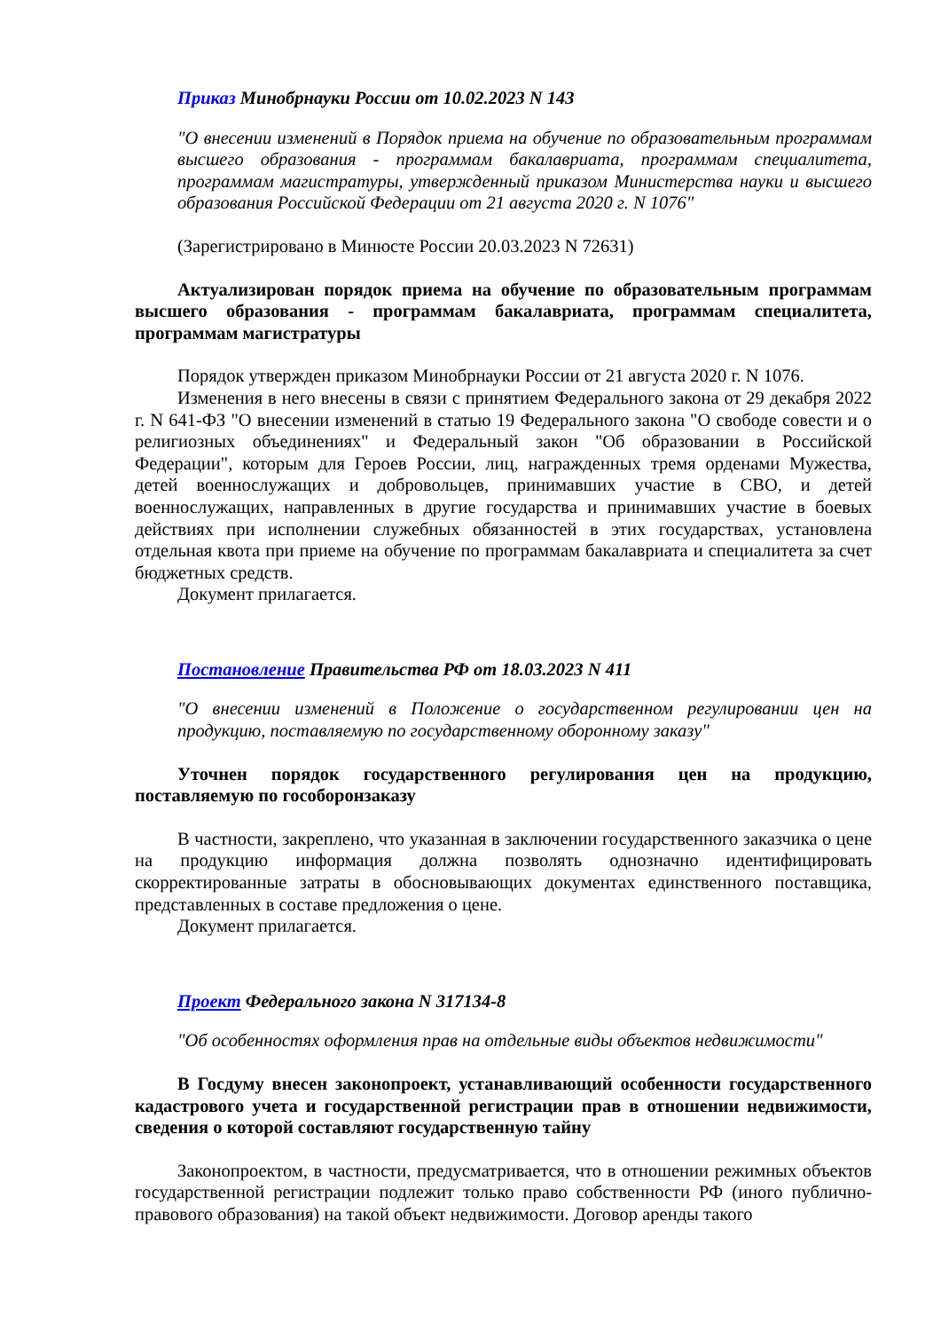Приказ Минобрнауки России от 10.02.2023 N 143
"О внесении изменений в Порядок приема на обучение по образовательным программам высшего образования - программам бакалавриата, программам специалитета, программам магистратуры, утвержденный приказом Министерства науки и высшего образования Российской Федерации от 21 августа 2020 г. N 1076"
(Зарегистрировано в Минюсте России 20.03.2023 N 72631)
Актуализирован порядок приема на обучение по образовательным программам высшего образования - программам бакалавриата, программам специалитета, программам магистратуры
Порядок утвержден приказом Минобрнауки России от 21 августа 2020 г. N 1076.
Изменения в него внесены в связи с принятием Федерального закона от 29 декабря 2022 г. N 641-ФЗ "О внесении изменений в статью 19 Федерального закона "О свободе совести и о религиозных объединениях" и Федеральный закон "Об образовании в Российской Федерации", которым для Героев России, лиц, награжденных тремя орденами Мужества, детей военнослужащих и добровольцев, принимавших участие в СВО, и детей военнослужащих, направленных в другие государства и принимавших участие в боевых действиях при исполнении служебных обязанностей в этих государствах, установлена отдельная квота при приеме на обучение по программам бакалавриата и специалитета за счет бюджетных средств.
Документ прилагается.
Постановление Правительства РФ от 18.03.2023 N 411
"О внесении изменений в Положение о государственном регулировании цен на продукцию, поставляемую по государственному оборонному заказу"
Уточнен порядок государственного регулирования цен на продукцию, поставляемую по гособоронзаказу
В частности, закреплено, что указанная в заключении государственного заказчика о цене на продукцию информация должна позволять однозначно идентифицировать скорректированные затраты в обосновывающих документах единственного поставщика, представленных в составе предложения о цене.
Документ прилагается.
Проект Федерального закона N 317134-8
"Об особенностях оформления прав на отдельные виды объектов недвижимости"
В Госдуму внесен законопроект, устанавливающий особенности государственного кадастрового учета и государственной регистрации прав в отношении недвижимости, сведения о которой составляют государственную тайну
Законопроектом, в частности, предусматривается, что в отношении режимных объектов государственной регистрации подлежит только право собственности РФ (иного публично-правового образования) на такой объект недвижимости. Договор аренды такого